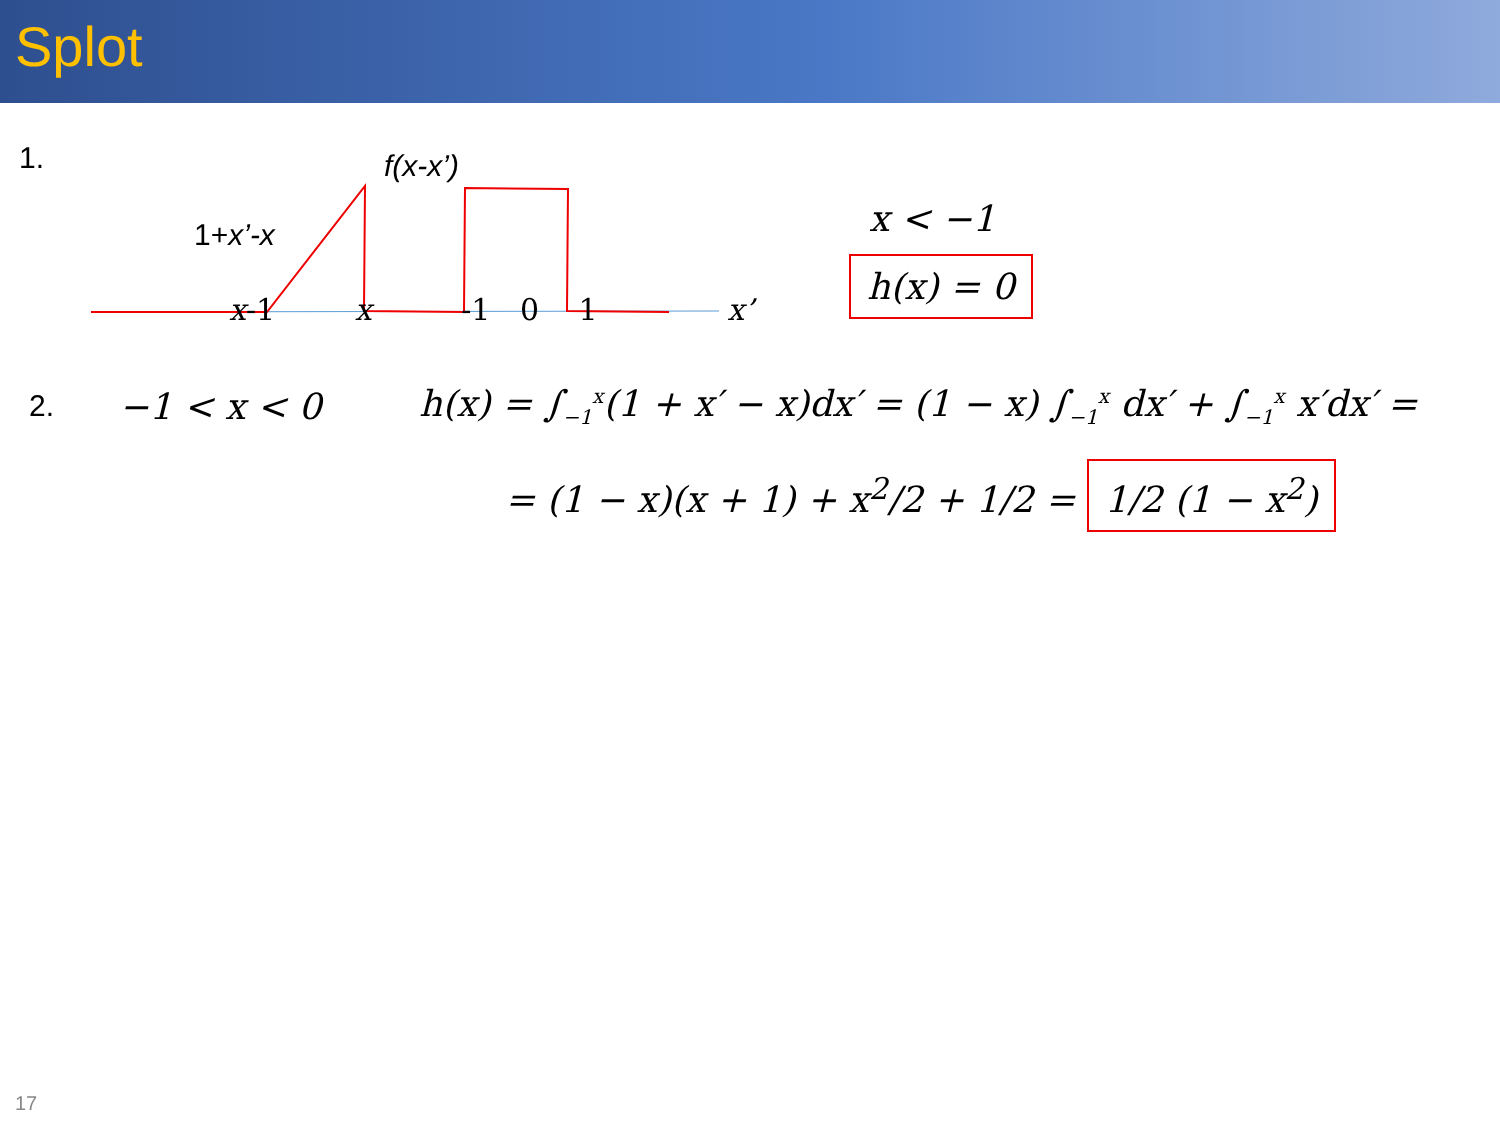Splot
1.
f(x-x’)
1+x’-x
x-1 x -1 0 1 x’
x < −1
h(x) = 0
2.
−1 < x < 0
h(x) = ∫<sub>−1</sub><sup>x</sup>(1 + x′ − x)dx′ = (1 − x) ∫<sub>−1</sub><sup>x</sup> dx′ + ∫<sub>−1</sub><sup>x</sup> x′dx′ =
= (1 − x)(x + 1) + x<sup>2</sup>/2 + 1/2 = 1/2 (1 − x<sup>2</sup>)
17